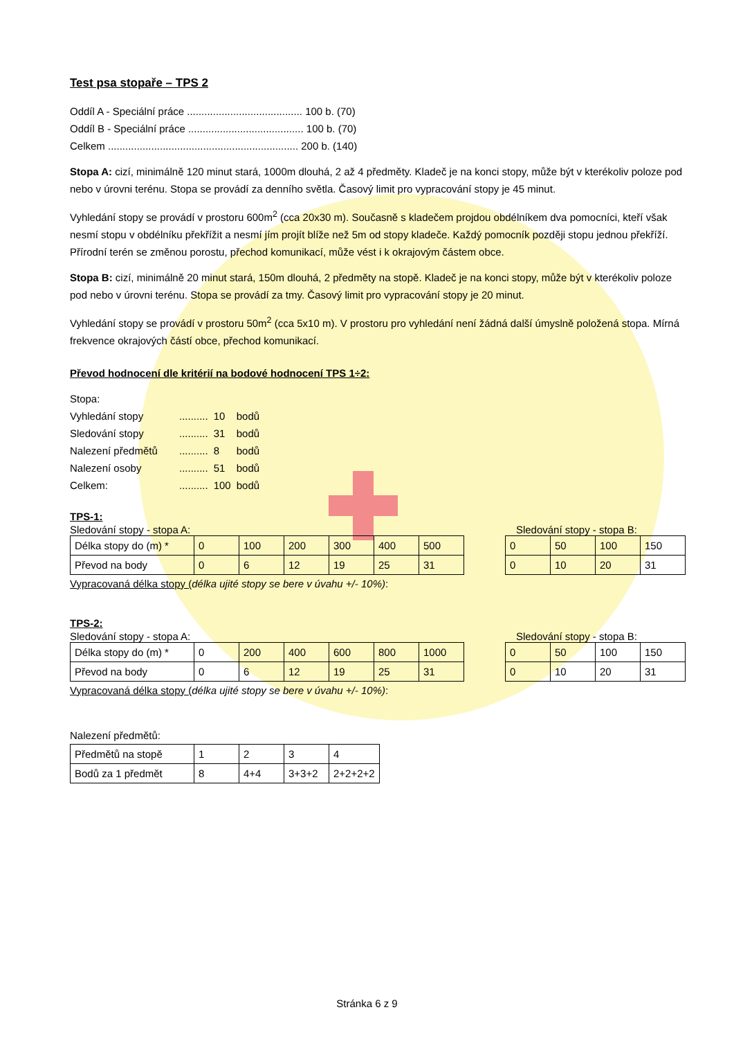Test psa stopaře – TPS 2
Oddíl A - Speciální práce ........................................ 100 b. (70)
Oddíl B - Speciální práce ........................................ 100 b. (70)
Celkem .................................................................. 200 b. (140)
Stopa A: cizí, minimálně 120 minut stará, 1000m dlouhá, 2 až 4 předměty. Kladeč je na konci stopy, může být v kterékoliv poloze pod nebo v úrovni terénu. Stopa se provádí za denního světla. Časový limit pro vypracování stopy je 45 minut.
Vyhledání stopy se provádí v prostoru 600m<sup>2</sup> (cca 20x30 m). Současně s kladečem projdou obdélníkem dva pomocníci, kteří však nesmí stopu v obdélníku překřížit a nesmí jím projít blíže než 5m od stopy kladeče. Každý pomocník později stopu jednou překříží. Přírodní terén se změnou porostu, přechod komunikací, může vést i k okrajovým částem obce.
Stopa B: cizí, minimálně 20 minut stará, 150m dlouhá, 2 předměty na stopě. Kladeč je na konci stopy, může být v kterékoliv poloze pod nebo v úrovni terénu. Stopa se provádí za tmy. Časový limit pro vypracování stopy je 20 minut.
Vyhledání stopy se provádí v prostoru 50m<sup>2</sup> (cca 5x10 m). V prostoru pro vyhledání není žádná další úmyslně položená stopa. Mírná frekvence okrajových částí obce, přechod komunikací.
Převod hodnocení dle kritérií na bodové hodnocení TPS 1÷2:
Stopa:
| Vyhledání stopy | .......... | 10 | bodů |
| Sledování stopy | .......... | 31 | bodů |
| Nalezení předmětů | .......... | 8 | bodů |
| Nalezení osoby | .......... | 51 | bodů |
| Celkem: | .......... | 100 | bodů |
TPS-1:
Sledování stopy - stopa A: Sledování stopy - stopa B:
| Délka stopy do (m) * | 0 | 100 | 200 | 300 | 400 | 500 |
| Převod na body | 0 | 6 | 12 | 19 | 25 | 31 |
| 0 | 50 | 100 | 150 |
| 0 | 10 | 20 | 31 |
Vypracovaná délka stopy (délka ujité stopy se bere v úvahu +/- 10%):
TPS-2:
Sledování stopy - stopa A: Sledování stopy - stopa B:
| Délka stopy do (m) * | 0 | 200 | 400 | 600 | 800 | 1000 |
| Převod na body | 0 | 6 | 12 | 19 | 25 | 31 |
| 0 | 50 | 100 | 150 |
| 0 | 10 | 20 | 31 |
Vypracovaná délka stopy (délka ujité stopy se bere v úvahu +/- 10%):
Nalezení předmětů:
| Předmětů na stopě | 1 | 2 | 3 | 4 |
| Bodů za 1 předmět | 8 | 4+4 | 3+3+2 | 2+2+2+2 |
Stránka 6 z 9